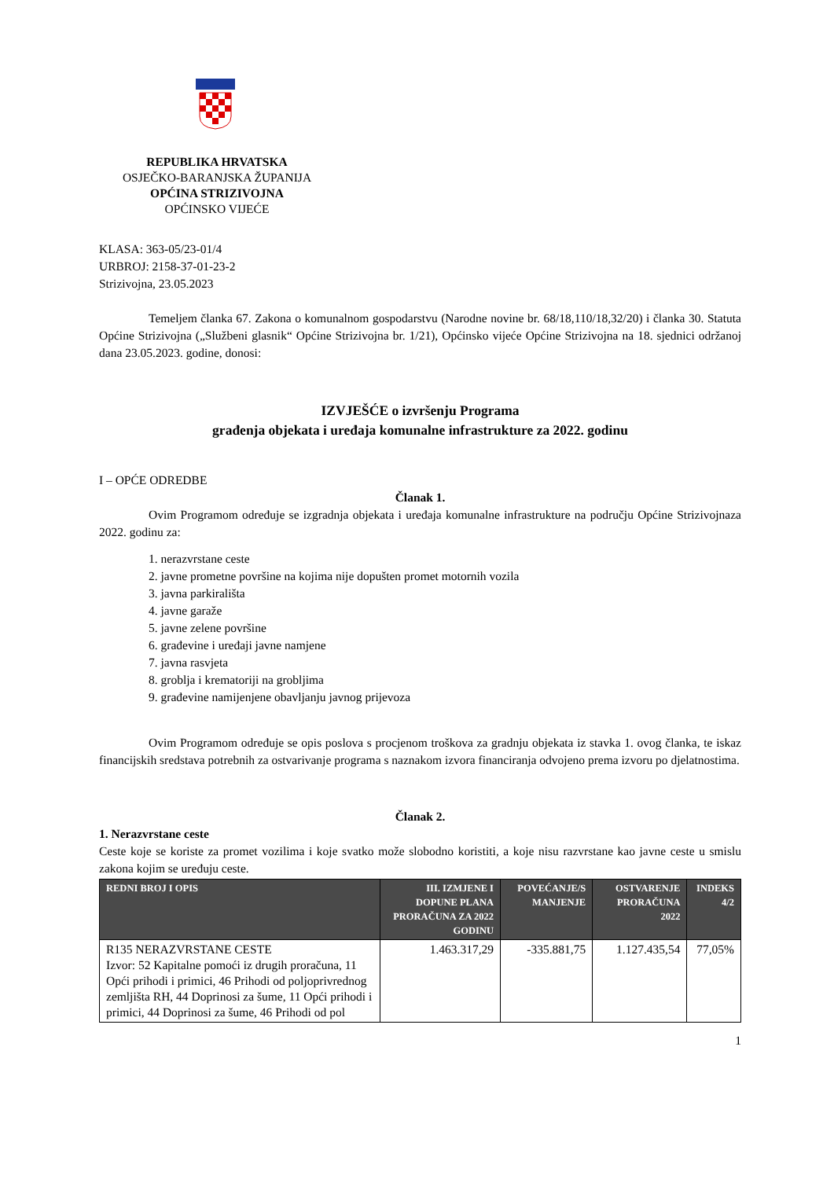REPUBLIKA HRVATSKA
OSJEČKO-BARANJSKA ŽUPANIJA
OPĆINA STRIZIVOJNA
OPĆINSKO VIJEĆE
KLASA: 363-05/23-01/4
URBROJ: 2158-37-01-23-2
Strizivojna, 23.05.2023
Temeljem članka 67. Zakona o komunalnom gospodarstvu (Narodne novine br. 68/18,110/18,32/20) i članka 30. Statuta Općine Strizivojna („Službeni glasnik“ Općine Strizivojna br. 1/21), Općinsko vijeće Općine Strizivojna na 18. sjednici održanoj dana 23.05.2023. godine, donosi:
IZVJEŠĆE o izvršenju Programa
građenja objekata i uređaja komunalne infrastrukture za 2022. godinu
I – OPĆE ODREDBE
Članak 1.
Ovim Programom određuje se izgradnja objekata i uređaja komunalne infrastrukture na području Općine Strizivojnaza 2022. godinu za:
1. nerazvrstane ceste
2. javne prometne površine na kojima nije dopušten promet motornih vozila
3. javna parkirališta
4. javne garaže
5. javne zelene površine
6. građevine i uređaji javne namjene
7. javna rasvjeta
8. groblja i krematoriji na grobljima
9. građevine namijenjene obavljanju javnog prijevoza
Ovim Programom određuje se opis poslova s procjenom troškova za gradnju objekata iz stavka 1. ovog članka, te iskaz financijskih sredstava potrebnih za ostvarivanje programa s naznakom izvora financiranja odvojeno prema izvoru po djelatnostima.
Članak 2.
1. Nerazvrstane ceste
Ceste koje se koriste za promet vozilima i koje svatko može slobodno koristiti, a koje nisu razvrstane kao javne ceste u smislu zakona kojim se uređuju ceste.
| REDNI BROJ I OPIS | III. IZMJENE I DOPUNE PLANA PRORAČUNA ZA 2022 GODINU | POVEĆANJE/S MANJENJE | OSTVARENJE PRORAČUNA 2022 | INDEKS 4/2 |
| --- | --- | --- | --- | --- |
| R135 NERAZVRSTANE CESTE Izvor: 52 Kapitalne pomoći iz drugih proračuna, 11 Opći prihodi i primici, 46 Prihodi od poljoprivrednog zemljišta RH, 44 Doprinosi za šume, 11 Opći prihodi i primici, 44 Doprinosi za šume, 46 Prihodi od pol | 1.463.317,29 | -335.881,75 | 1.127.435,54 | 77,05% |
1